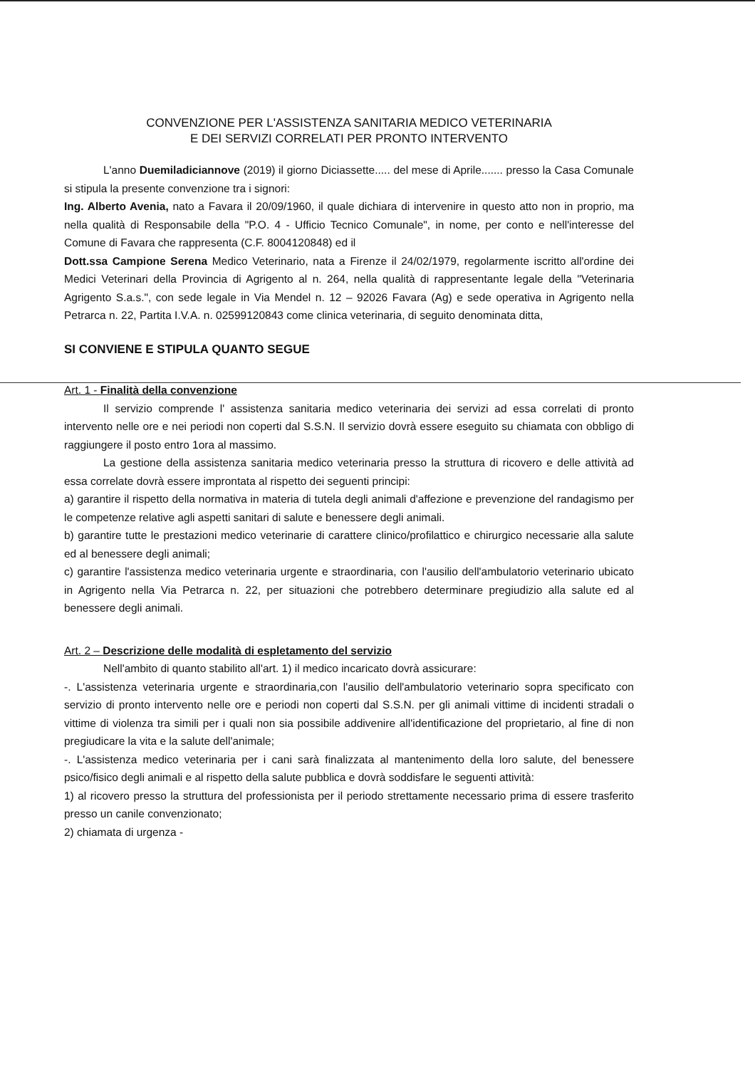CONVENZIONE PER L'ASSISTENZA SANITARIA MEDICO VETERINARIA
E DEI SERVIZI CORRELATI PER PRONTO INTERVENTO
L'anno Duemiladiciannove (2019) il giorno Diciassette..... del mese di Aprile....... presso la Casa Comunale si stipula la presente convenzione tra i signori:
Ing. Alberto Avenia, nato a Favara il 20/09/1960, il quale dichiara di intervenire in questo atto non in proprio, ma nella qualità di Responsabile della "P.O. 4 - Ufficio Tecnico Comunale", in nome, per conto e nell'interesse del Comune di Favara che rappresenta (C.F. 8004120848) ed il
Dott.ssa Campione Serena Medico Veterinario, nata a Firenze il 24/02/1979, regolarmente iscritto all'ordine dei Medici Veterinari della Provincia di Agrigento al n. 264, nella qualità di rappresentante legale della "Veterinaria Agrigento S.a.s.", con sede legale in Via Mendel n. 12 – 92026 Favara (Ag) e sede operativa in Agrigento nella Petrarca n. 22, Partita I.V.A. n. 02599120843 come clinica veterinaria, di seguito denominata ditta,
SI CONVIENE E STIPULA QUANTO SEGUE
Art. 1 - Finalità della convenzione
Il servizio comprende l' assistenza sanitaria medico veterinaria dei servizi ad essa correlati di pronto intervento nelle ore e nei periodi non coperti dal S.S.N. Il servizio dovrà essere eseguito su chiamata con obbligo di raggiungere il posto entro 1ora al massimo.
La gestione della assistenza sanitaria medico veterinaria presso la struttura di ricovero e delle attività ad essa correlate dovrà essere improntata al rispetto dei seguenti principi:
a) garantire il rispetto della normativa in materia di tutela degli animali d'affezione e prevenzione del randagismo per le competenze relative agli aspetti sanitari di salute e benessere degli animali.
b) garantire tutte le prestazioni medico veterinarie di carattere clinico/profilattico e chirurgico necessarie alla salute ed al benessere degli animali;
c) garantire l'assistenza medico veterinaria urgente e straordinaria, con l'ausilio dell'ambulatorio veterinario ubicato in Agrigento nella Via Petrarca n. 22, per situazioni che potrebbero determinare pregiudizio alla salute ed al benessere degli animali.
Art. 2 – Descrizione delle modalità di espletamento del servizio
Nell'ambito di quanto stabilito all'art. 1) il medico incaricato dovrà assicurare:
-. L'assistenza veterinaria urgente e straordinaria,con l'ausilio dell'ambulatorio veterinario sopra specificato con servizio di pronto intervento nelle ore e periodi non coperti dal S.S.N. per gli animali vittime di incidenti stradali o vittime di violenza tra simili per i quali non sia possibile addivenire all'identificazione del proprietario, al fine di non pregiudicare la vita e la salute dell'animale;
-. L'assistenza medico veterinaria per i cani sarà finalizzata al mantenimento della loro salute, del benessere psico/fisico degli animali e al rispetto della salute pubblica e dovrà soddisfare le seguenti attività:
1) al ricovero presso la struttura del professionista per il periodo strettamente necessario prima di essere trasferito presso un canile convenzionato;
2) chiamata di urgenza -